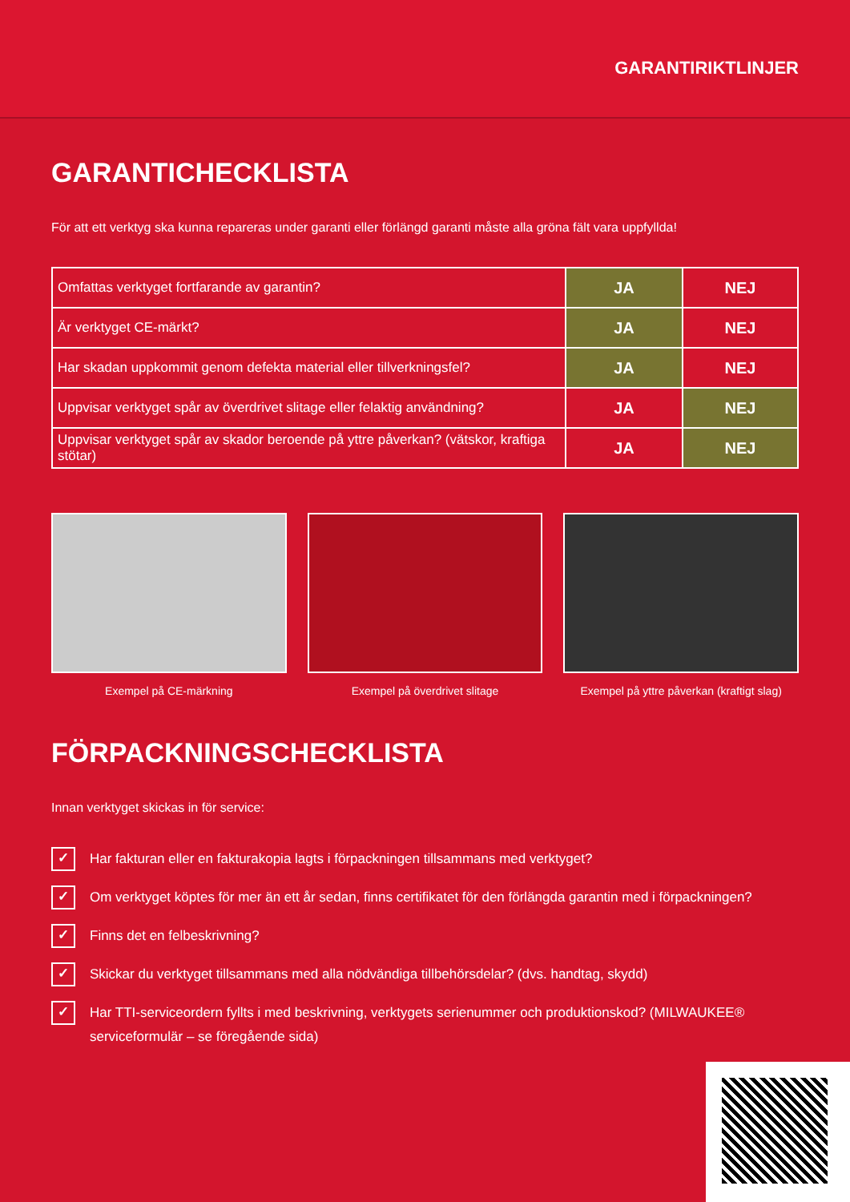GARANTIRIKTLINJER
GARANTICHECKLISTA
För att ett verktyg ska kunna repareras under garanti eller förlängd garanti måste alla gröna fält vara uppfyllda!
| Omfattas verktyget fortfarande av garantin? | JA | NEJ |
| Är verktyget CE-märkt? | JA | NEJ |
| Har skadan uppkommit genom defekta material eller tillverkningsfel? | JA | NEJ |
| Uppvisar verktyget spår av överdrivet slitage eller felaktig användning? | JA | NEJ |
| Uppvisar verktyget spår av skador beroende på yttre påverkan? (vätskor, kraftiga stötar) | JA | NEJ |
Exempel på CE-märkning Exempel på överdrivet slitage Exempel på yttre påverkan (kraftigt slag)
FÖRPACKNINGSCHECKLISTA
Innan verktyget skickas in för service:
✓ Har fakturan eller en fakturakopia lagts i förpackningen tillsammans med verktyget?
✓ Om verktyget köptes för mer än ett år sedan, finns certifikatet för den förlängda garantin med i förpackningen?
✓ Finns det en felbeskrivning?
✓ Skickar du verktyget tillsammans med alla nödvändiga tillbehörsdelar? (dvs. handtag, skydd)
✓ Har TTI-serviceordern fyllts i med beskrivning, verktygets serienummer och produktionskod? (MILWAUKEE® serviceformulär – se föregående sida)